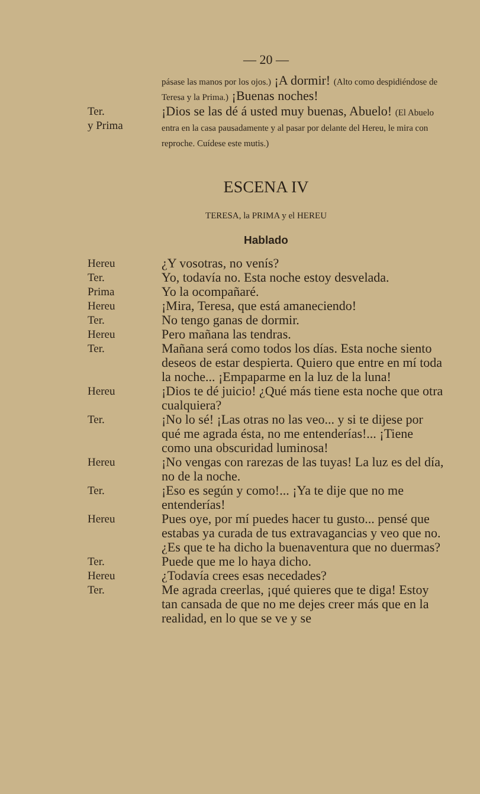— 20 —
pásase las manos por los ojos.) ¡A dormir! (Alto como despidiéndose de Teresa y la Prima.) ¡Buenas noches!
Ter.
y Prima
¡Dios se las dé á usted muy buenas, Abuelo! (El Abuelo entra en la casa pausadamente y al pasar por delante del Hereu, le mira con reproche. Cuídese este mutis.)
ESCENA IV
TERESA, la PRIMA y el HEREU
Hablado
Hereu
¿Y vosotras, no venís?
Ter.
Yo, todavía no. Esta noche estoy desvelada.
Prima
Yo la ocompañaré.
Hereu
¡Mira, Teresa, que está amaneciendo!
Ter.
No tengo ganas de dormir.
Hereu
Pero mañana las tendras.
Ter.
Mañana será como todos los días. Esta noche siento deseos de estar despierta. Quiero que entre en mí toda la noche... ¡Empaparme en la luz de la luna!
Hereu
¡Dios te dé juicio! ¿Qué más tiene esta noche que otra cualquiera?
Ter.
¡No lo sé! ¡Las otras no las veo... y si te dijese por qué me agrada ésta, no me entenderías!... ¡Tiene como una obscuridad luminosa!
Hereu
¡No vengas con rarezas de las tuyas! La luz es del día, no de la noche.
Ter.
¡Eso es según y como!... ¡Ya te dije que no me entenderías!
Hereu
Pues oye, por mí puedes hacer tu gusto... pensé que estabas ya curada de tus extravagancias y veo que no. ¿Es que te ha dicho la buenaventura que no duermas?
Ter.
Puede que me lo haya dicho.
Hereu
¿Todavía crees esas necedades?
Ter.
Me agrada creerlas, ¡qué quieres que te diga! Estoy tan cansada de que no me dejes creer más que en la realidad, en lo que se ve y se